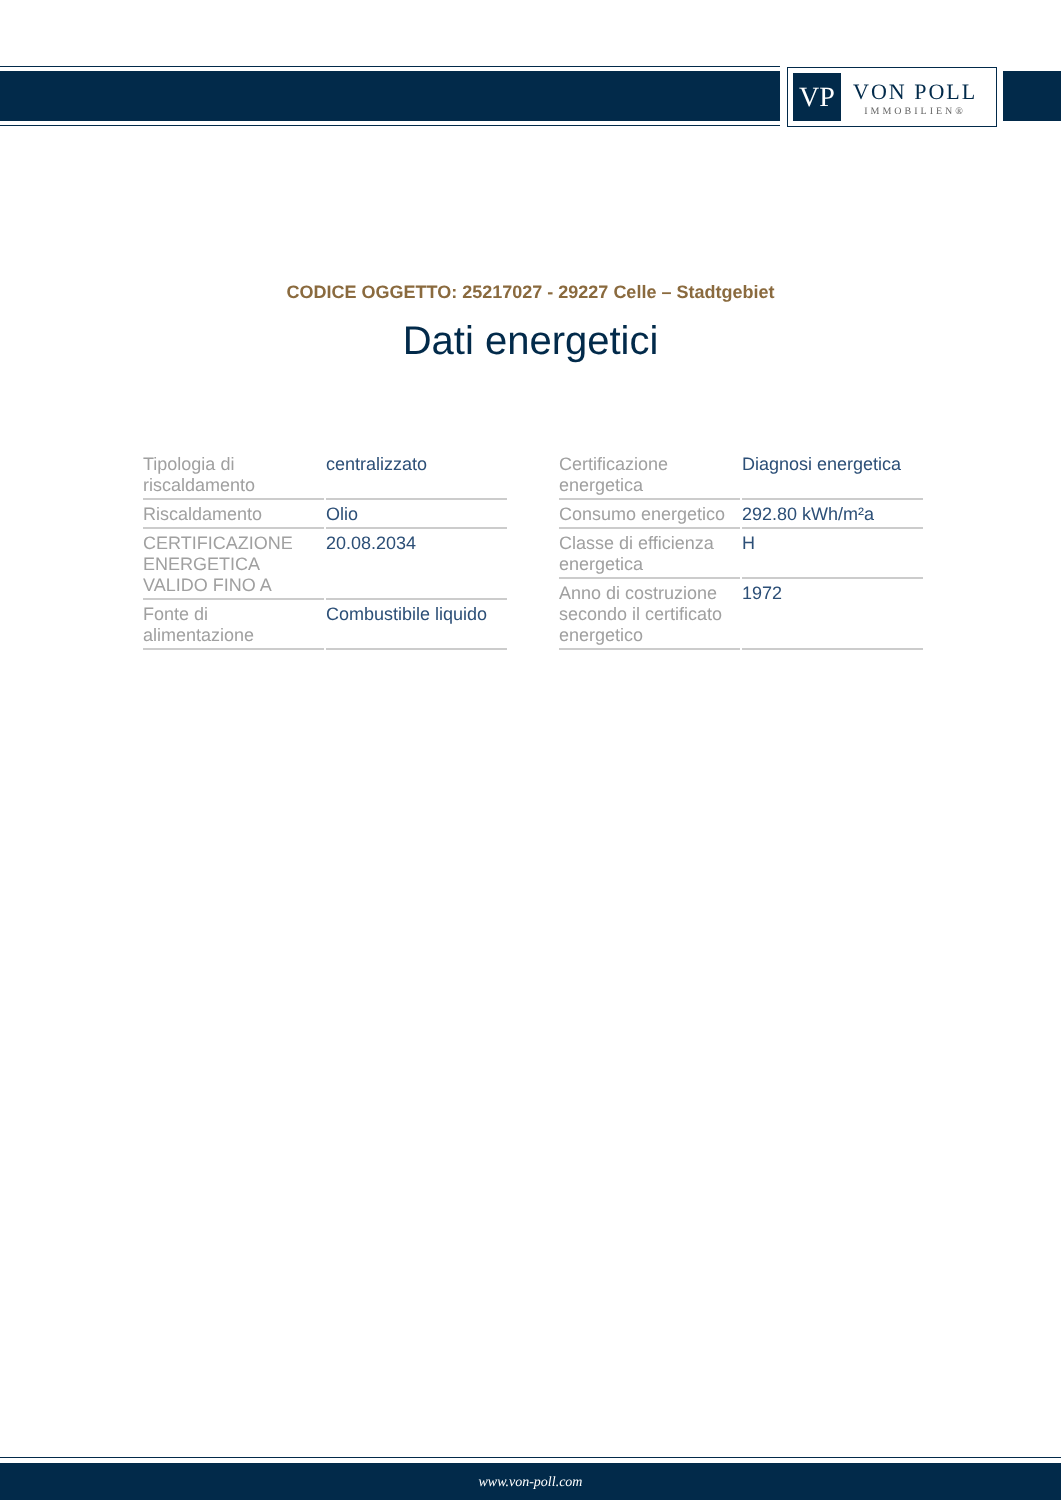VP
VON POLL
IMMOBILIEN®
CODICE OGGETTO: 25217027 - 29227 Celle – Stadtgebiet
Dati energetici
| Tipologia di riscaldamento | centralizzato |
| Riscaldamento | Olio |
| CERTIFICAZIONE ENERGETICA VALIDO FINO A | 20.08.2034 |
| Fonte di alimentazione | Combustibile liquido |
| Certificazione energetica | Diagnosi energetica |
| Consumo energetico | 292.80 kWh/m²a |
| Classe di efficienza energetica | H |
| Anno di costruzione secondo il certificato energetico | 1972 |
www.von-poll.com